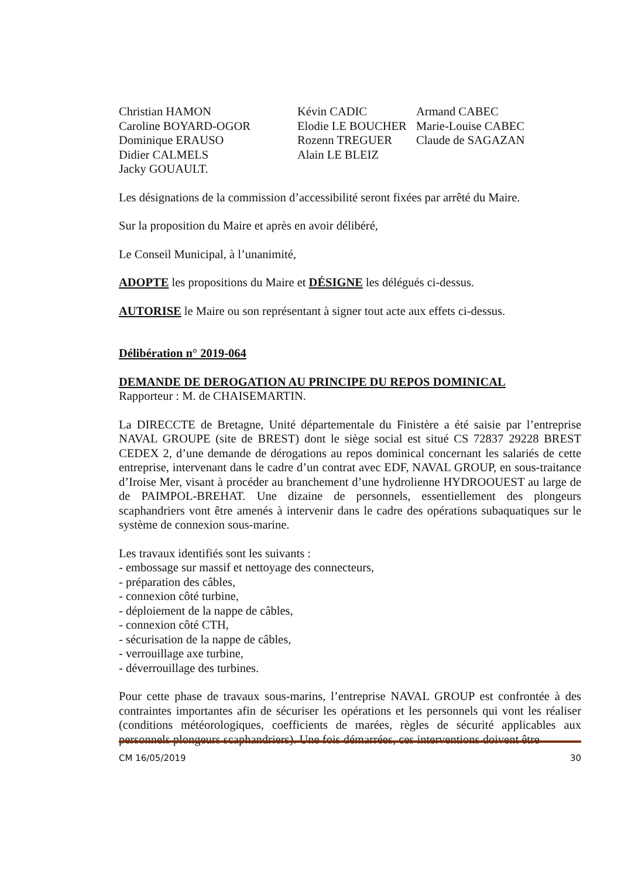| Christian HAMON | Kévin CADIC | Armand CABEC |
| Caroline BOYARD-OGOR | Elodie LE BOUCHER | Marie-Louise CABEC |
| Dominique ERAUSO | Rozenn TREGUER | Claude de SAGAZAN |
| Didier CALMELS | Alain LE BLEIZ | |
| Jacky GOUAULT. | | |
Les désignations de la commission d’accessibilité seront fixées par arrêté du Maire.
Sur la proposition du Maire et après en avoir délibéré,
Le Conseil Municipal, à l’unanimité,
ADOPTE les propositions du Maire et DÉSIGNE les délégués ci-dessus.
AUTORISE le Maire ou son représentant à signer tout acte aux effets ci-dessus.
Délibération n° 2019-064
DEMANDE DE DEROGATION AU PRINCIPE DU REPOS DOMINICAL
Rapporteur : M. de CHAISEMARTIN.
La DIRECCTE de Bretagne, Unité départementale du Finistère a été saisie par l’entreprise NAVAL GROUPE (site de BREST) dont le siège social est situé CS 72837 29228 BREST CEDEX 2, d’une demande de dérogations au repos dominical concernant les salariés de cette entreprise, intervenant dans le cadre d’un contrat avec EDF, NAVAL GROUP, en sous-traitance d’Iroise Mer, visant à procéder au branchement d’une hydrolienne HYDROOUEST au large de de PAIMPOL-BREHAT. Une dizaine de personnels, essentiellement des plongeurs scaphandriers vont être amenés à intervenir dans le cadre des opérations subaquatiques sur le système de connexion sous-marine.
Les travaux identifiés sont les suivants :
- embossage sur massif et nettoyage des connecteurs,
- préparation des câbles,
- connexion côté turbine,
- déploiement de la nappe de câbles,
- connexion côté CTH,
- sécurisation de la nappe de câbles,
- verrouillage axe turbine,
- déverrouillage des turbines.
Pour cette phase de travaux sous-marins, l’entreprise NAVAL GROUP est confrontée à des contraintes importantes afin de sécuriser les opérations et les personnels qui vont les réaliser (conditions météorologiques, coefficients de marées, règles de sécurité applicables aux personnels plongeurs scaphandriers). Une fois démarrées, ces interventions doivent être
CM 16/05/2019 30